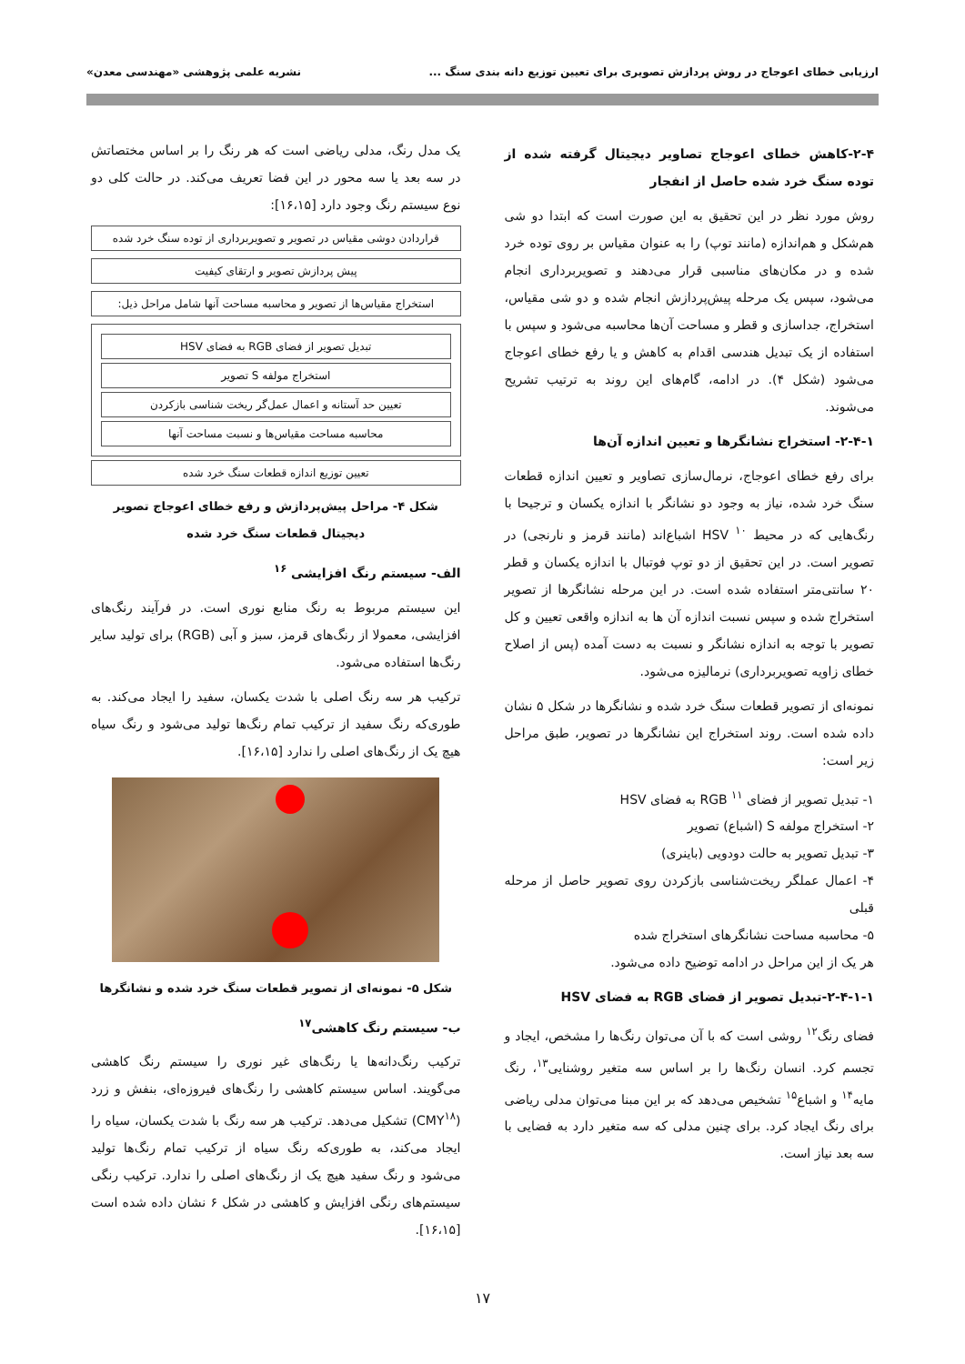ارزیابی خطای اعوجاج در روش پردازش تصویری برای تعیین توزیع دانه بندی سنگ ... نشریه علمی پژوهشی «مهندسی معدن»
۲-۴-کاهش خطای اعوجاج تصاویر دیجیتال گرفته شده از توده سنگ خرد شده حاصل از انفجار
روش مورد نظر در این تحقیق به این صورت است که ابتدا دو شی هم‌شکل و هم‌اندازه (مانند توپ) را به عنوان مقیاس بر روی توده خرد شده و در مکان‌های مناسبی قرار می‌دهند و تصویربرداری انجام می‌شود، سپس یک مرحله پیش‌پردازش انجام شده و دو شی مقیاس، استخراج، جداسازی و قطر و مساحت آن‌ها محاسبه می‌شود و سپس با استفاده از یک تبدیل هندسی اقدام به کاهش و یا رفع خطای اعوجاج می‌شود (شکل ۴). در ادامه، گام‌های این روند به ترتیب تشریح می‌شوند.
۲-۴-۱- استخراج نشانگرها و تعیین اندازه آن‌ها
برای رفع خطای اعوجاج، نرمال‌سازی تصاویر و تعیین اندازه قطعات سنگ خرد شده، نیاز به وجود دو نشانگر با اندازه یکسان و ترجیحا با رنگ‌هایی که در محیط HSV <sup>۱۰</sup> اشباع‌اند (مانند قرمز و نارنجی) در تصویر است. در این تحقیق از دو توپ فوتبال با اندازه یکسان و قطر ۲۰ سانتی‌متر استفاده شده است. در این مرحله نشانگرها از تصویر استخراج شده و سپس نسبت اندازه آن ها به اندازه واقعی تعیین و کل تصویر با توجه به اندازه نشانگر و نسبت به دست آمده (پس از اصلاح خطای زاویه تصویربرداری) نرمالیزه می‌شود.
نمونه‌ای از تصویر قطعات سنگ خرد شده و نشانگرها در شکل ۵ نشان داده شده است. روند استخراج این نشانگرها در تصویر، طبق مراحل زیر است:
۱- تبدیل تصویر از فضای RGB <sup>۱۱</sup> به فضای HSV
۲- استخراج مولفه S (اشباع) تصویر
۳- تبدیل تصویر به حالت دودویی (باینری)
۴- اعمال عملگر ریخت‌شناسی بازکردن روی تصویر حاصل از مرحله قبلی
۵- محاسبه مساحت نشانگرهای استخراج شده
هر یک از این مراحل در ادامه توضیح داده می‌شود.
۲-۴-۱-۱-تبدیل تصویر از فضای RGB به فضای HSV
فضای رنگ<sup>۱۲</sup> روشی است که با آن می‌توان رنگ‌ها را مشخص، ایجاد و تجسم کرد. انسان رنگ‌ها را بر اساس سه متغیر روشنایی<sup>۱۳</sup>، رنگ مایه<sup>۱۴</sup> و اشباع<sup>۱۵</sup> تشخیص می‌دهد که بر این مبنا می‌توان مدلی ریاضی برای رنگ ایجاد کرد. برای چنین مدلی که سه متغیر دارد به فضایی با سه بعد نیاز است.
یک مدل رنگ، مدلی ریاضی است که هر رنگ را بر اساس مختصاتش در سه بعد یا سه محور در این فضا تعریف می‌کند. در حالت کلی دو نوع سیستم رنگ وجود دارد [۱۶،۱۵]:
قراردادن دوشی مقیاس در تصویر و تصویربرداری از توده سنگ خرد شده
پیش پردازش تصویر و ارتقای کیفیت
استخراج مقیاس‌ها از تصویر و محاسبه مساحت آنها شامل مراحل ذیل:
تبدیل تصویر از فضای RGB به فضای HSV
استخراج مولفه S تصویر
تعیین حد آستانه و اعمال عمل‌گر ریخت شناسی بازکردن
محاسبه مساحت مقیاس‌ها و نسبت مساحت آنها
تعیین توزیع اندازه قطعات سنگ خرد شده
شکل ۴- مراحل پیش‌پردازش و رفع خطای اعوجاج تصویر دیجیتال قطعات سنگ خرد شده
الف- سیستم رنگ افزایشی <sup>۱۶</sup>
این سیستم مربوط به رنگ منابع نوری است. در فرآیند رنگ‌های افزایشی، معمولا از رنگ‌های قرمز، سبز و آبی (RGB) برای تولید سایر رنگ‌ها استفاده می‌شود.
ترکیب هر سه رنگ اصلی با شدت یکسان، سفید را ایجاد می‌کند. به طوری‌که رنگ سفید از ترکیب تمام رنگ‌ها تولید می‌شود و رنگ سیاه هیچ یک از رنگ‌های اصلی را ندارد [۱۶،۱۵].
شکل ۵- نمونه‌ای از تصویر قطعات سنگ خرد شده و نشانگرها
ب- سیستم رنگ کاهشی<sup>۱۷</sup>
ترکیب رنگ‌دانه‌ها یا رنگ‌های غیر نوری را سیستم رنگ کاهشی می‌گویند. اساس سیستم کاهشی را رنگ‌های فیروزه‌ای، بنفش و زرد (CMY<sup>۱۸</sup>) تشکیل می‌دهد. ترکیب هر سه رنگ با شدت یکسان، سیاه را ایجاد می‌کند، به طوری‌که رنگ سیاه از ترکیب تمام رنگ‌ها تولید می‌شود و رنگ سفید هیچ یک از رنگ‌های اصلی را ندارد. ترکیب رنگی سیستم‌های رنگی افزایش و کاهشی در شکل ۶ نشان داده شده است [۱۶،۱۵].
۱۷